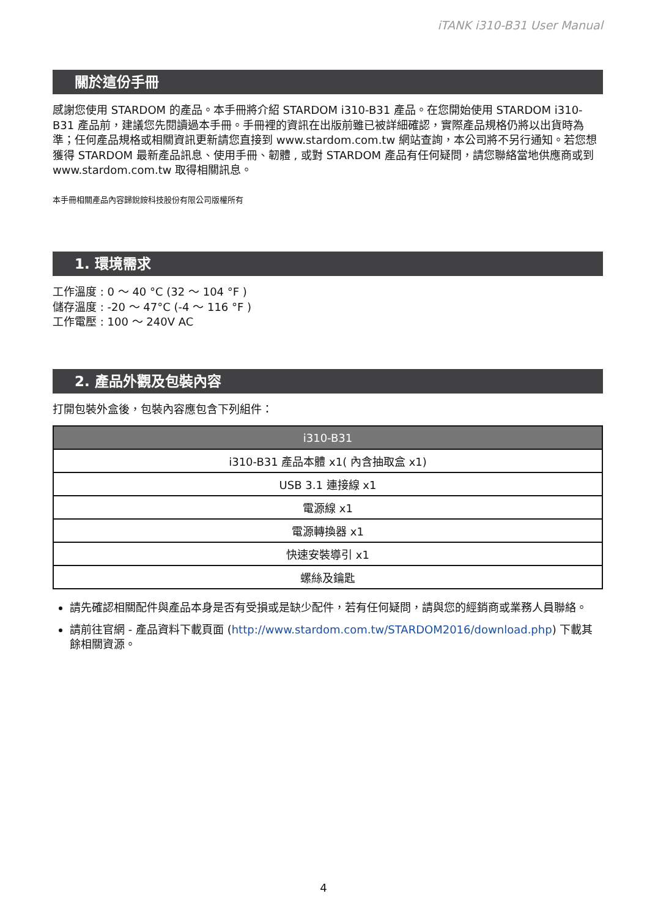iTANK i310-B31 User Manual
關於這份手冊
感謝您使用 STARDOM 的產品。本手冊將介紹 STARDOM i310-B31 產品。在您開始使用 STARDOM i310-B31 產品前，建議您先閱讀過本手冊。手冊裡的資訊在出版前雖已被詳細確認，實際產品規格仍將以出貨時為準；任何產品規格或相關資訊更新請您直接到 www.stardom.com.tw 網站查詢，本公司將不另行通知。若您想獲得 STARDOM 最新產品訊息、使用手冊、韌體 , 或對 STARDOM 產品有任何疑問，請您聯絡當地供應商或到 www.stardom.com.tw 取得相關訊息。
本手冊相關產品內容歸銳銨科技股份有限公司版權所有
1. 環境需求
工作溫度 : 0 ～ 40 °C (32 ～ 104 °F )
儲存溫度 : -20 ～ 47°C (-4 ～ 116 °F )
工作電壓 : 100 ～ 240V AC
2. 產品外觀及包裝內容
打開包裝外盒後，包裝內容應包含下列組件：
| i310-B31 |
| --- |
| i310-B31 產品本體 x1( 內含抽取盒 x1) |
| USB 3.1 連接線 x1 |
| 電源線 x1 |
| 電源轉換器 x1 |
| 快速安裝導引 x1 |
| 螺絲及鑰匙 |
請先確認相關配件與產品本身是否有受損或是缺少配件，若有任何疑問，請與您的經銷商或業務人員聯絡。
請前往官網 - 產品資料下載頁面 (http://www.stardom.com.tw/STARDOM2016/download.php) 下載其餘相關資源。
4